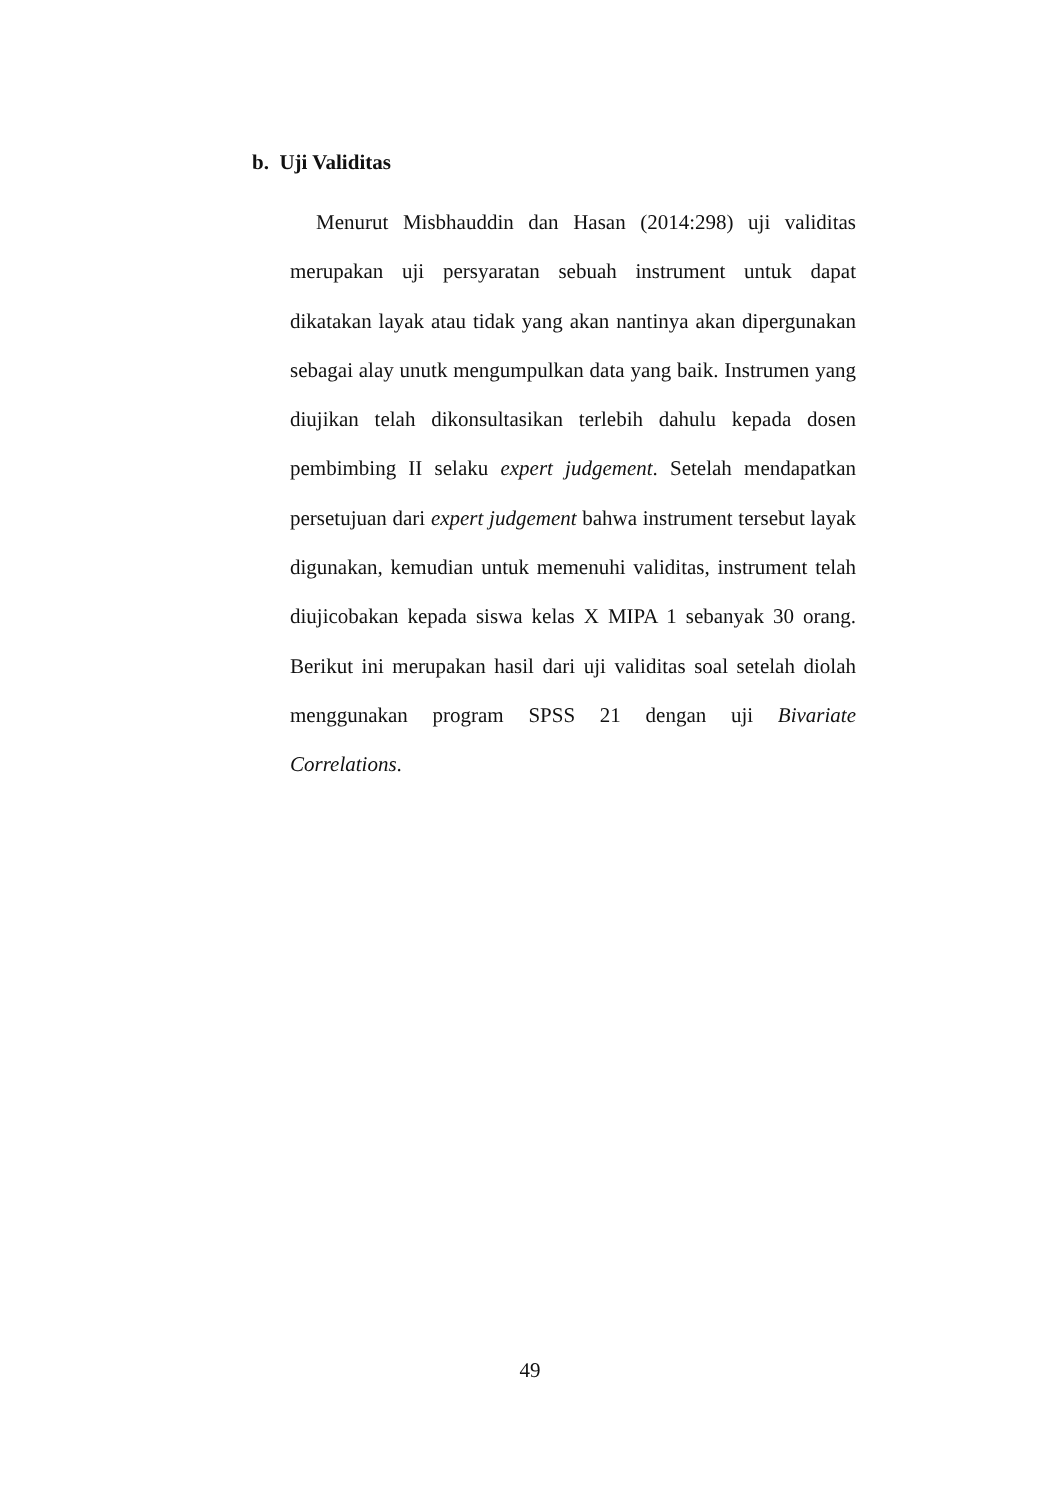b. Uji Validitas
Menurut Misbhauddin dan Hasan (2014:298) uji validitas merupakan uji persyaratan sebuah instrument untuk dapat dikatakan layak atau tidak yang akan nantinya akan dipergunakan sebagai alay unutk mengumpulkan data yang baik. Instrumen yang diujikan telah dikonsultasikan terlebih dahulu kepada dosen pembimbing II selaku expert judgement. Setelah mendapatkan persetujuan dari expert judgement bahwa instrument tersebut layak digunakan, kemudian untuk memenuhi validitas, instrument telah diujicobakan kepada siswa kelas X MIPA 1 sebanyak 30 orang. Berikut ini merupakan hasil dari uji validitas soal setelah diolah menggunakan program SPSS 21 dengan uji Bivariate Correlations.
49